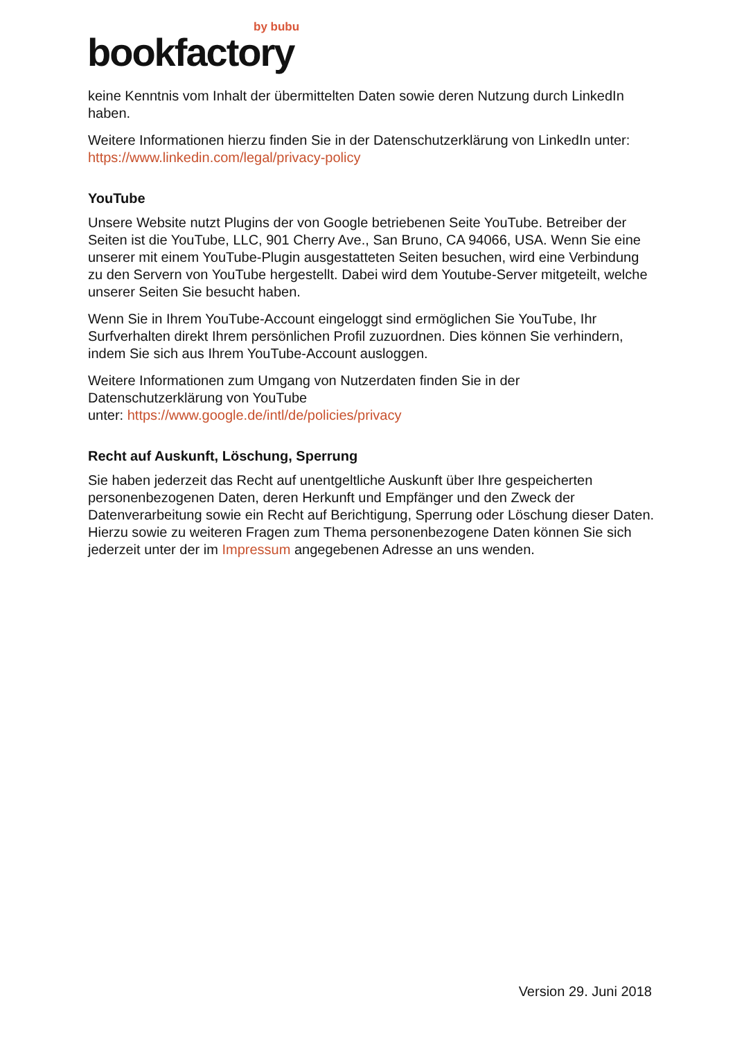by bubu
bookfactory
keine Kenntnis vom Inhalt der übermittelten Daten sowie deren Nutzung durch LinkedIn haben.
Weitere Informationen hierzu finden Sie in der Datenschutzerklärung von LinkedIn unter: https://www.linkedin.com/legal/privacy-policy
YouTube
Unsere Website nutzt Plugins der von Google betriebenen Seite YouTube. Betreiber der Seiten ist die YouTube, LLC, 901 Cherry Ave., San Bruno, CA 94066, USA. Wenn Sie eine unserer mit einem YouTube-Plugin ausgestatteten Seiten besuchen, wird eine Verbindung zu den Servern von YouTube hergestellt. Dabei wird dem Youtube-Server mitgeteilt, welche unserer Seiten Sie besucht haben.
Wenn Sie in Ihrem YouTube-Account eingeloggt sind ermöglichen Sie YouTube, Ihr Surfverhalten direkt Ihrem persönlichen Profil zuzuordnen. Dies können Sie verhindern, indem Sie sich aus Ihrem YouTube-Account ausloggen.
Weitere Informationen zum Umgang von Nutzerdaten finden Sie in der Datenschutzerklärung von YouTube
unter: https://www.google.de/intl/de/policies/privacy
Recht auf Auskunft, Löschung, Sperrung
Sie haben jederzeit das Recht auf unentgeltliche Auskunft über Ihre gespeicherten personenbezogenen Daten, deren Herkunft und Empfänger und den Zweck der Datenverarbeitung sowie ein Recht auf Berichtigung, Sperrung oder Löschung dieser Daten. Hierzu sowie zu weiteren Fragen zum Thema personenbezogene Daten können Sie sich jederzeit unter der im Impressum angegebenen Adresse an uns wenden.
Version 29. Juni 2018